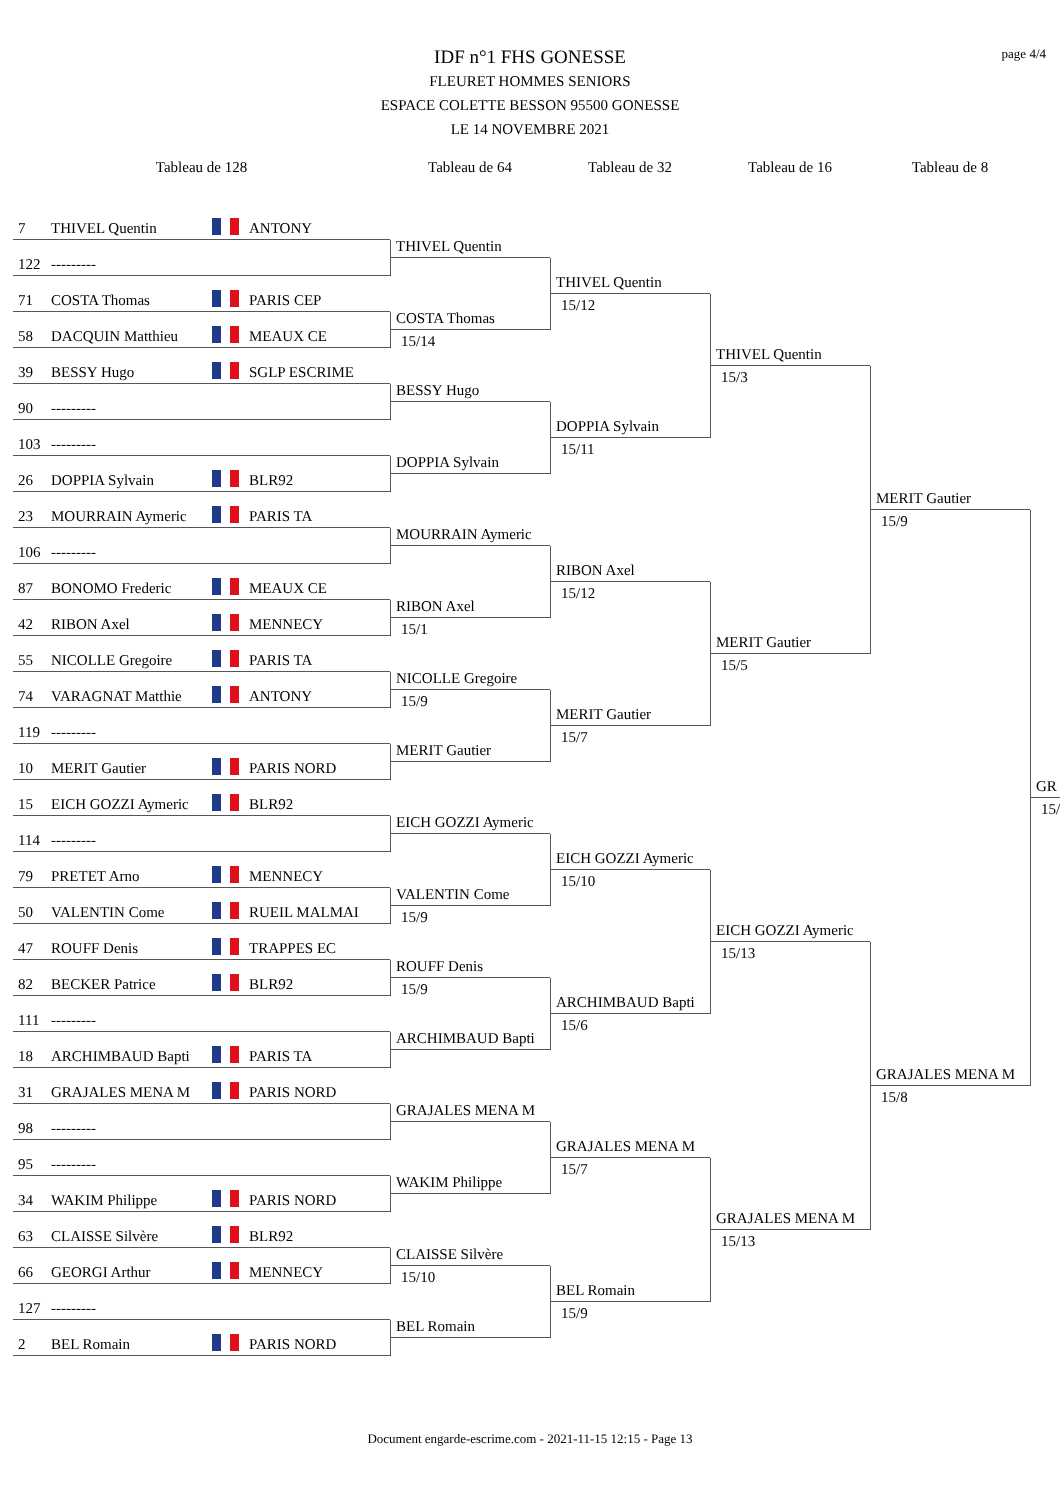page 4/4
IDF n°1 FHS GONESSE
FLEURET HOMMES SENIORS
ESPACE COLETTE BESSON 95500 GONESSE
LE 14 NOVEMBRE 2021
Tableau de 128
Tableau de 64
Tableau de 32
Tableau de 16
Tableau de 8
7 THIVEL Quentin ANTONY
THIVEL Quentin
THIVEL Quentin
15/12
THIVEL Quentin
15/3
MERIT Gautier
15/9
GR
15/
122 ---------
71 COSTA Thomas PARIS CEP
COSTA Thomas
15/14
58 DACQUIN Matthieu MEAUX CE
39 BESSY Hugo SGLP ESCRIME
BESSY Hugo
DOPPIA Sylvain
15/11
90 ---------
103 ---------
DOPPIA Sylvain
26 DOPPIA Sylvain BLR92
23 MOURRAIN Aymeric PARIS TA
MOURRAIN Aymeric
RIBON Axel
15/12
MERIT Gautier
15/5
106 ---------
87 BONOMO Frederic MEAUX CE
RIBON Axel
15/1
42 RIBON Axel MENNECY
55 NICOLLE Gregoire PARIS TA
NICOLLE Gregoire
15/9
MERIT Gautier
15/7
74 VARAGNAT Matthie ANTONY
119 ---------
MERIT Gautier
10 MERIT Gautier PARIS NORD
15 EICH GOZZI Aymeric BLR92
EICH GOZZI Aymeric
EICH GOZZI Aymeric
15/10
EICH GOZZI Aymeric
15/13
GRAJALES MENA M
15/8
114 ---------
79 PRETET Arno MENNECY
VALENTIN Come
15/9
50 VALENTIN Come RUEIL MALMAI
47 ROUFF Denis TRAPPES EC
ROUFF Denis
15/9
ARCHIMBAUD Bapti
15/6
82 BECKER Patrice BLR92
111 ---------
ARCHIMBAUD Bapti
18 ARCHIMBAUD Bapti PARIS TA
31 GRAJALES MENA M PARIS NORD
GRAJALES MENA M
GRAJALES MENA M
15/7
GRAJALES MENA M
15/13
98 ---------
95 ---------
WAKIM Philippe
34 WAKIM Philippe PARIS NORD
63 CLAISSE Silvère BLR92
CLAISSE Silvère
15/10
BEL Romain
15/9
66 GEORGI Arthur MENNECY
127 ---------
BEL Romain
2 BEL Romain PARIS NORD
Document engarde-escrime.com - 2021-11-15 12:15 - Page 13